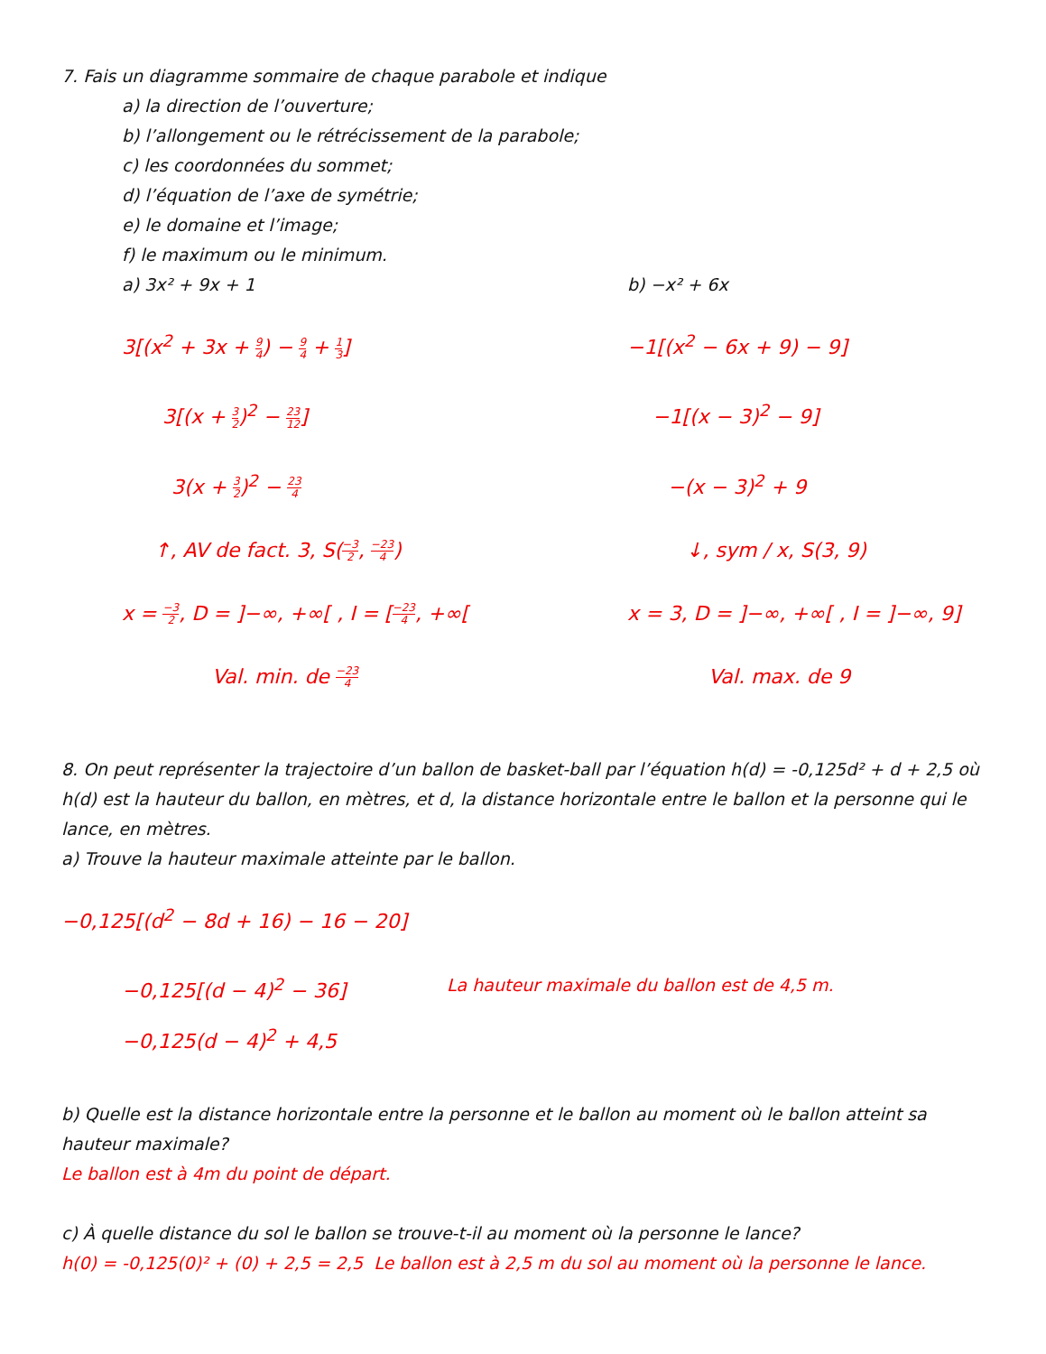7. Fais un diagramme sommaire de chaque parabole et indique
a) la direction de l’ouverture;
b) l’allongement ou le rétrécissement de la parabole;
c) les coordonnées du sommet;
d) l’équation de l’axe de symétrie;
e) le domaine et l’image;
f) le maximum ou le minimum.
a) 3x² + 9x + 1
3[(x<sup>2</sup> + 3x + 9 4) − 9 4 + 1 3]
3[(x + 3 2)<sup>2</sup> − 23 12]
3(x + 3 2)<sup>2</sup> − 23 4
↑, AV de fact. 3, S(−3 2, −23 4)
x = −3 2, D = ]−∞, +∞[ , I = [−23 4, +∞[
Val. min. de −23 4
b) −x² + 6x
−1[(x<sup>2</sup> − 6x + 9) − 9]
−1[(x − 3)<sup>2</sup> − 9]
−(x − 3)<sup>2</sup> + 9
↓, sym / x, S(3, 9)
x = 3, D = ]−∞, +∞[ , I = ]−∞, 9]
Val. max. de 9
8. On peut représenter la trajectoire d’un ballon de basket-ball par l’équation h(d) = -0,125d² + d + 2,5 où h(d) est la hauteur du ballon, en mètres, et d, la distance horizontale entre le ballon et la personne qui le lance, en mètres.
a) Trouve la hauteur maximale atteinte par le ballon.
−0,125[(d<sup>2</sup> − 8d + 16) − 16 − 20]
−0,125[(d − 4)<sup>2</sup> − 36]
La hauteur maximale du ballon est de 4,5 m.
−0,125(d − 4)<sup>2</sup> + 4,5
b) Quelle est la distance horizontale entre la personne et le ballon au moment où le ballon atteint sa hauteur maximale?
Le ballon est à 4m du point de départ.
c) À quelle distance du sol le ballon se trouve-t-il au moment où la personne le lance?
h(0) = -0,125(0)² + (0) + 2,5 = 2,5 Le ballon est à 2,5 m du sol au moment où la personne le lance.